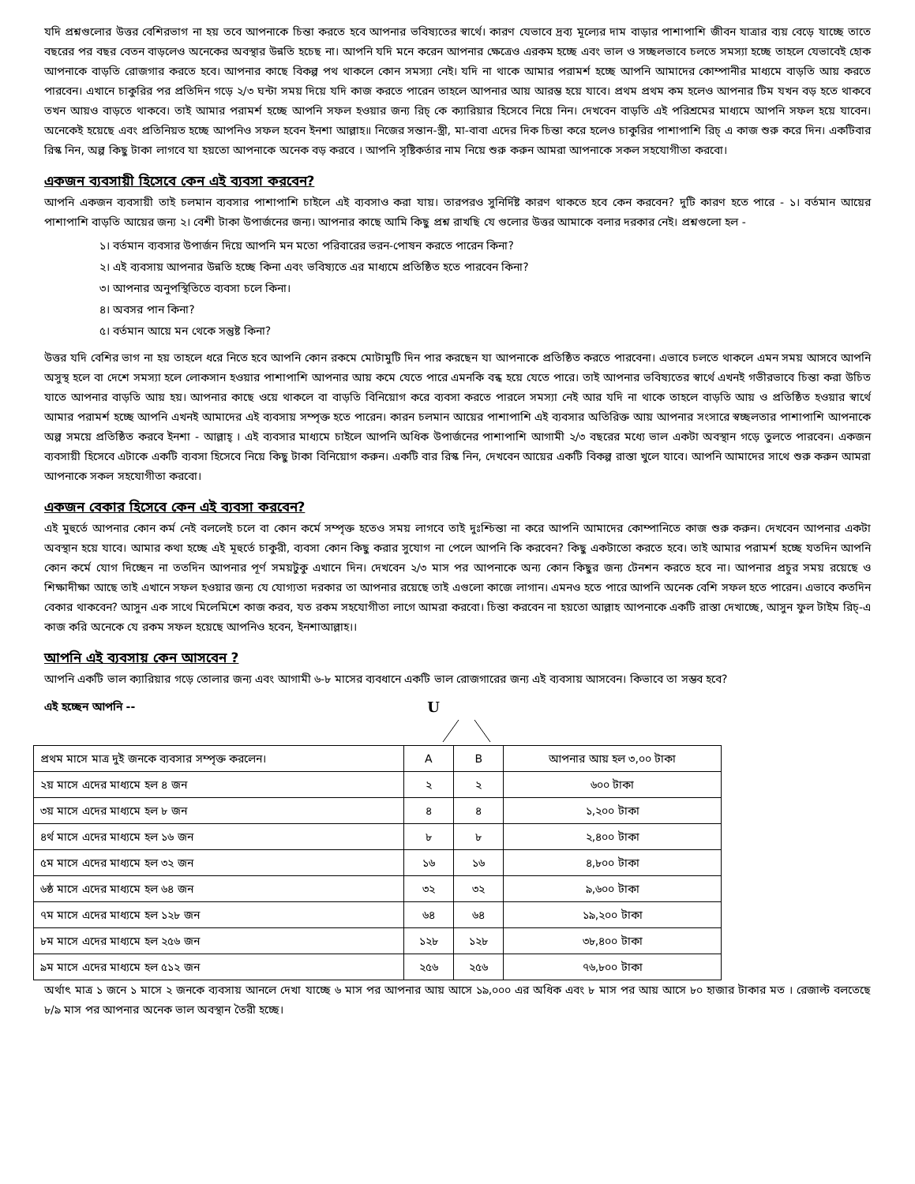যদি প্রশ্নগুলোর উত্তর বেশিরভাগ না হয় তবে আপনাকে চিন্তা করতে হবে আপনার ভবিষ্যতের স্বার্থে। কারণ যেভাবে দ্রব্য মূল্যের দাম বাড়ার পাশাপাশি জীবন যাত্রার ব্যয় বেড়ে যাচ্ছে তাতে বছরের পর বছর বেতন বাড়লেও অনেকের অবস্থার উন্নতি হচেছ না। আপনি যদি মনে করেন আপনার ক্ষেত্রেও এরকম হচ্ছে এবং ভাল ও সচ্ছলভাবে চলতে সমস্যা হচ্ছে তাহলে যেভাবেই হোক আপনাকে বাড়তি রোজগার করতে হবে। আপনার কাছে বিকল্প পথ থাকলে কোন সমস্যা নেই। যদি না থাকে আমার পরামর্শ হচ্ছে আপনি আমাদের কোম্পানীর মাধ্যমে বাড়তি আয় করতে পারবেন। এখানে চাকুরির পর প্রতিদিন গড়ে ২/৩ ঘন্টা সময় দিয়ে যদি কাজ করতে পারেন তাহলে আপনার আয় আরম্ভ হয়ে যাবে। প্রথম প্রথম কম হলেও আপনার টিম যখন বড় হতে থাকবে তখন আয়ও বাড়তে থাকবে। তাই আমার পরামর্শ হচ্ছে আপনি সফল হওয়ার জন্য রিচ্ কে ক্যারিয়ার হিসেবে নিয়ে নিন। দেখবেন বাড়তি এই পরিশ্রমের মাধ্যমে আপনি সফল হয়ে যাবেন। অনেকেই হয়েছে এবং প্রতিনিয়ত হচ্ছে আপনিও সফল হবেন ইনশা আল্লাহ॥ নিজের সন্তান-স্ত্রী, মা-বাবা এদের দিক চিন্তা করে হলেও চাকুরির পাশাপাশি রিচ্ এ কাজ শুরু করে দিন। একটিবার রিস্ক নিন, অল্প কিছু টাকা লাগবে যা হয়তো আপনাকে অনেক বড় করবে । আপনি সৃষ্টিকর্তার নাম নিয়ে শুরু করুন আমরা আপনাকে সকল সহযোগীতা করবো।
একজন ব্যবসায়ী হিসেবে কেন এই ব্যবসা করবেন?
আপনি একজন ব্যবসায়ী তাই চলমান ব্যবসার পাশাপাশি চাইলে এই ব্যবসাও করা যায়। তারপরও সুনির্দিষ্ট কারণ থাকতে হবে কেন করবেন? দুটি কারণ হতে পারে - ১। বর্তমান আয়ের পাশাপাশি বাড়তি আয়ের জন্য ২। বেশী টাকা উপার্জনের জন্য। আপনার কাছে আমি কিছু প্রশ্ন রাখছি যে গুলোর উত্তর আমাকে বলার দরকার নেই। প্রশ্নগুলো হল -
১। বর্তমান ব্যবসার উপার্জন দিয়ে আপনি মন মতো পরিবারের ভরন-পোষন করতে পারেন কিনা?
২। এই ব্যবসায় আপনার উন্নতি হচ্ছে কিনা এবং ভবিষ্যতে এর মাধ্যমে প্রতিষ্ঠিত হতে পারবেন কিনা?
৩। আপনার অনুপস্থিতিতে ব্যবসা চলে কিনা।
৪। অবসর পান কিনা?
৫। বর্তমান আয়ে মন থেকে সন্তুষ্ট কিনা?
উত্তর যদি বেশির ভাগ না হয় তাহলে ধরে নিতে হবে আপনি কোন রকমে মোটামুটি দিন পার করছেন যা আপনাকে প্রতিষ্ঠিত করতে পারবেনা। এভাবে চলতে থাকলে এমন সময় আসবে আপনি অসুস্থ হলে বা দেশে সমস্যা হলে লোকসান হওয়ার পাশাপাশি আপনার আয় কমে যেতে পারে এমনকি বন্ধ হয়ে যেতে পারে। তাই আপনার ভবিষ্যতের স্বার্থে এখনই গভীরভাবে চিন্তা করা উচিত যাতে আপনার বাড়তি আয় হয়। আপনার কাছে ওয়ে থাকলে বা বাড়তি বিনিয়োগ করে ব্যবসা করতে পারলে সমস্যা নেই আর যদি না থাকে তাহলে বাড়তি আয় ও প্রতিষ্ঠিত হওয়ার স্বার্থে আমার পরামর্শ হচ্ছে আপনি এখনই আমাদের এই ব্যবসায় সম্পৃক্ত হতে পারেন। কারন চলমান আয়ের পাশাপাশি এই ব্যবসার অতিরিক্ত আয় আপনার সংসারে স্বচ্ছলতার পাশাপাশি আপনাকে অল্প সময়ে প্রতিষ্ঠিত করবে ইনশা - আল্লাহ্ । এই ব্যবসার মাধ্যমে চাইলে আপনি অধিক উপার্জনের পাশাপাশি আগামী ২/৩ বছরের মধ্যে ভাল একটা অবস্থান গড়ে তুলতে পারবেন। একজন ব্যবসায়ী হিসেবে এটাকে একটি ব্যবসা হিসেবে নিয়ে কিছু টাকা বিনিয়োগ করুন। একটি বার রিস্ক নিন, দেখবেন আয়ের একটি বিকল্প রাস্তা খুলে যাবে। আপনি আমাদের সাথে শুরু করুন আমরা আপনাকে সকল সহযোগীতা করবো।
একজন বেকার হিসেবে কেন এই ব্যবসা করবেন?
এই মুহুর্তে আপনার কোন কর্ম নেই বললেই চলে বা কোন কর্মে সম্পৃক্ত হতেও সময় লাগবে তাই দুঃশ্চিন্তা না করে আপনি আমাদের কোম্পানিতে কাজ শুরু করুন। দেখবেন আপনার একটা অবস্থান হয়ে যাবে। আমার কথা হচ্ছে এই মূহুর্তে চাকুরী, ব্যবসা কোন কিছু করার সুযোগ না পেলে আপনি কি করবেন? কিছু একটাতো করতে হবে। তাই আমার পরামর্শ হচ্ছে যতদিন আপনি কোন কর্মে যোগ দিচ্ছেন না ততদিন আপনার পূর্ণ সময়টুকু এখানে দিন। দেখবেন ২/৩ মাস পর আপনাকে অন্য কোন কিছুর জন্য টেনশন করতে হবে না। আপনার প্রচুর সময় রয়েছে ও শিক্ষাদীক্ষা আছে তাই এখানে সফল হওয়ার জন্য যে যোগ্যতা দরকার তা আপনার রয়েছে তাই এগুলো কাজে লাগান। এমনও হতে পারে আপনি অনেক বেশি সফল হতে পারেন। এভাবে কতদিন বেকার থাকবেন? আসুন এক সাথে মিলেমিশে কাজ করব, যত রকম সহযোগীতা লাগে আমরা করবো। চিন্তা করবেন না হয়তো আল্লাহ আপনাকে একটি রাস্তা দেখাচ্ছে, আসুন ফুল টাইম রিচ্-এ কাজ করি অনেকে যে রকম সফল হয়েছে আপনিও হবেন, ইনশাআল্লাহ।।
আপনি এই ব্যবসায় কেন আসবেন ?
আপনি একটি ভাল ক্যারিয়ার গড়ে তোলার জন্য এবং আগামী ৬-৮ মাসের ব্যবধানে একটি ভাল রোজগারের জন্য এই ব্যবসায় আসবেন। কিভাবে তা সম্ভব হবে?
এই হচ্ছেন আপনি -- U
| প্রথম মাসে মাত্র দুই জনকে ব্যবসার সম্পৃক্ত করলেন। | A | B | আপনার আয় হল ৩,০০ টাকা |
| ২য় মাসে এদের মাধ্যমে হল ৪ জন | ২ | ২ | ৬০০ টাকা |
| ৩য় মাসে এদের মাধ্যমে হল ৮ জন | ৪ | ৪ | ১,২০০ টাকা |
| ৪র্থ মাসে এদের মাধ্যমে হল ১৬ জন | ৮ | ৮ | ২,৪০০ টাকা |
| ৫ম মাসে এদের মাধ্যমে হল ৩২ জন | ১৬ | ১৬ | ৪,৮০০ টাকা |
| ৬ষ্ঠ মাসে এদের মাধ্যমে হল ৬৪ জন | ৩২ | ৩২ | ৯,৬০০ টাকা |
| ৭ম মাসে এদের মাধ্যমে হল ১২৮ জন | ৬৪ | ৬৪ | ১৯,২০০ টাকা |
| ৮ম মাসে এদের মাধ্যমে হল ২৫৬ জন | ১২৮ | ১২৮ | ৩৮,৪০০ টাকা |
| ৯ম মাসে এদের মাধ্যমে হল ৫১২ জন | ২৫৬ | ২৫৬ | ৭৬,৮০০ টাকা |
অর্থাৎ মাত্র ১ জনে ১ মাসে ২ জনকে ব্যবসায় আনলে দেখা যাচ্ছে ৬ মাস পর আপনার আয় আসে ১৯,০০০ এর অধিক এবং ৮ মাস পর আয় আসে ৮০ হাজার টাকার মত । রেজাল্ট বলতেছে ৮/৯ মাস পর আপনার অনেক ভাল অবস্থান তৈরী হচ্ছে।